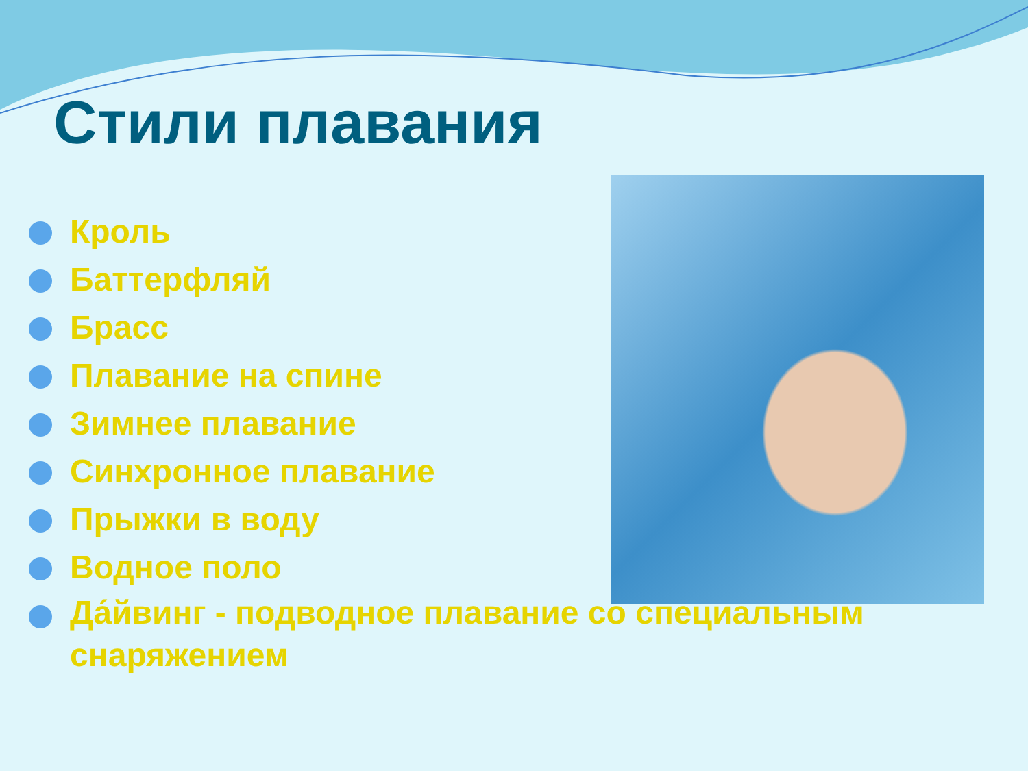Стили плавания
Кроль
Баттерфляй
Брасс
Плавание на спине
Зимнее плавание
Синхронное плавание
Прыжки в воду
Водное поло
Да́йвинг - подводное плавание со специальным снаряжением